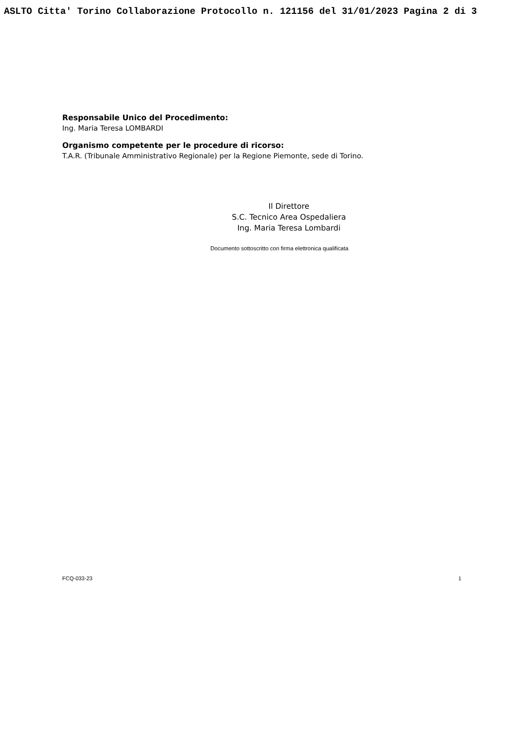ASLTO Citta' Torino Collaborazione Protocollo n. 121156 del 31/01/2023 Pagina 2 di 3
Responsabile Unico del Procedimento:
Ing. Maria Teresa LOMBARDI
Organismo competente per le procedure di ricorso:
T.A.R. (Tribunale Amministrativo Regionale) per la Regione Piemonte, sede di Torino.
Il Direttore
S.C. Tecnico Area Ospedaliera
Ing. Maria Teresa Lombardi
Documento sottoscritto con firma elettronica qualificata
FCQ-033-23 1